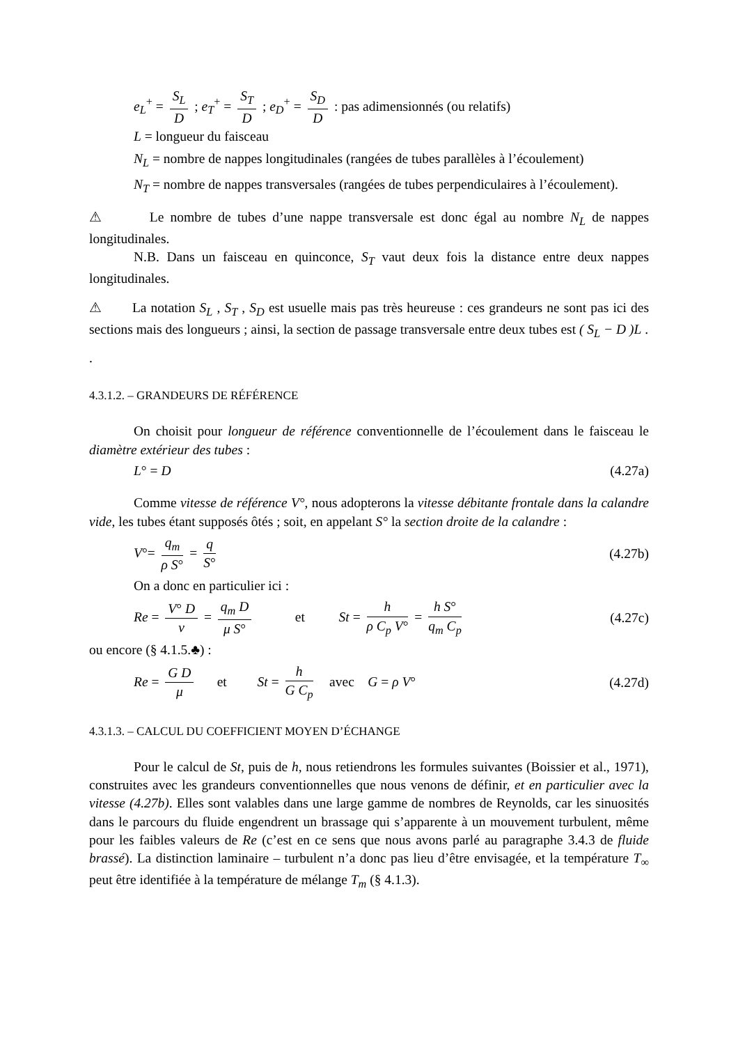e<sub>L</sub><sup>+</sup> = S<sub>L</sub> D ; e<sub>T</sub><sup>+</sup> = S<sub>T</sub> D ; e<sub>D</sub><sup>+</sup> = S<sub>D</sub> D : pas adimensionnés (ou relatifs)
L = longueur du faisceau
N<sub>L</sub> = nombre de nappes longitudinales (rangées de tubes parallèles à l’écoulement)
N<sub>T</sub> = nombre de nappes transversales (rangées de tubes perpendiculaires à l’écoulement).
⚠ Le nombre de tubes d’une nappe transversale est donc égal au nombre N<sub>L</sub> de nappes longitudinales.
N.B. Dans un faisceau en quinconce, S<sub>T</sub> vaut deux fois la distance entre deux nappes longitudinales.
⚠ La notation S<sub>L</sub> , S<sub>T</sub> , S<sub>D</sub> est usuelle mais pas très heureuse : ces grandeurs ne sont pas ici des sections mais des longueurs ; ainsi, la section de passage transversale entre deux tubes est ( S<sub>L</sub> − D )L .
.
4.3.1.2. – GRANDEURS DE RÉFÉRENCE
On choisit pour longueur de référence conventionnelle de l’écoulement dans le faisceau le diamètre extérieur des tubes :
L° = D (4.27a)
Comme vitesse de référence V°, nous adopterons la vitesse débitante frontale dans la calandre vide, les tubes étant supposés ôtés ; soit, en appelant S° la section droite de la calandre :
V°= q<sub>m</sub> ρ S° = q S° (4.27b)
On a donc en particulier ici :
Re = V° D ν = q<sub>m</sub> D μ S° et St = h ρ C<sub>p</sub> V° = h S° q<sub>m</sub> C<sub>p</sub> (4.27c)
ou encore (§ 4.1.5.♣) :
Re = G D μ et St = h G C<sub>p</sub> avec G = ρ V° (4.27d)
4.3.1.3. – CALCUL DU COEFFICIENT MOYEN D’ÉCHANGE
Pour le calcul de St, puis de h, nous retiendrons les formules suivantes (Boissier et al., 1971), construites avec les grandeurs conventionnelles que nous venons de définir, et en particulier avec la vitesse (4.27b). Elles sont valables dans une large gamme de nombres de Reynolds, car les sinuosités dans le parcours du fluide engendrent un brassage qui s’apparente à un mouvement turbulent, même pour les faibles valeurs de Re (c’est en ce sens que nous avons parlé au paragraphe 3.4.3 de fluide brassé). La distinction laminaire – turbulent n’a donc pas lieu d’être envisagée, et la température T<sub>∞</sub> peut être identifiée à la température de mélange T<sub>m</sub> (§ 4.1.3).